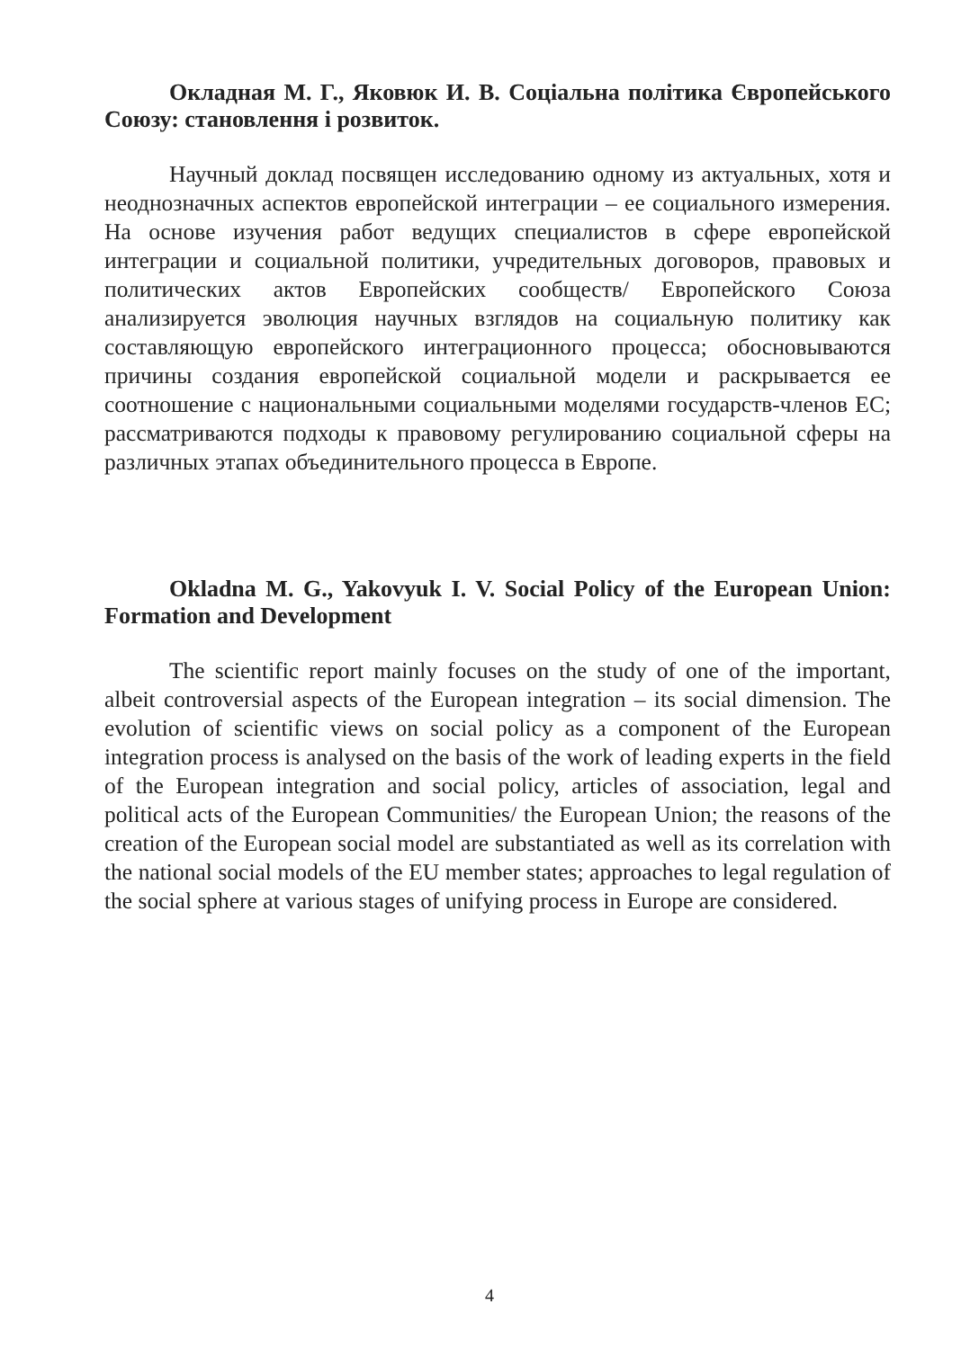Окладная М. Г., Яковюк И. В. Соціальна політика Європейського Союзу: становлення і розвиток.
Научный доклад посвящен исследованию одному из актуальных, хотя и неоднозначных аспектов европейской интеграции – ее социального измерения. На основе изучения работ ведущих специалистов в сфере европейской интеграции и социальной политики, учредительных договоров, правовых и политических актов Европейских сообществ/ Европейского Союза анализируется эволюция научных взглядов на социальную политику как составляющую европейского интеграционного процесса; обосновываются причины создания европейской социальной модели и раскрывается ее соотношение с национальными социальными моделями государств-членов ЕС; рассматриваются подходы к правовому регулированию социальной сферы на различных этапах объединительного процесса в Европе.
Okladna M. G., Yakovyuk I. V. Social Policy of the European Union: Formation and Development
The scientific report mainly focuses on the study of one of the important, albeit controversial aspects of the European integration – its social dimension. The evolution of scientific views on social policy as a component of the European integration process is analysed on the basis of the work of leading experts in the field of the European integration and social policy, articles of association, legal and political acts of the European Communities/ the European Union; the reasons of the creation of the European social model are substantiated as well as its correlation with the national social models of the EU member states; approaches to legal regulation of the social sphere at various stages of unifying process in Europe are considered.
4